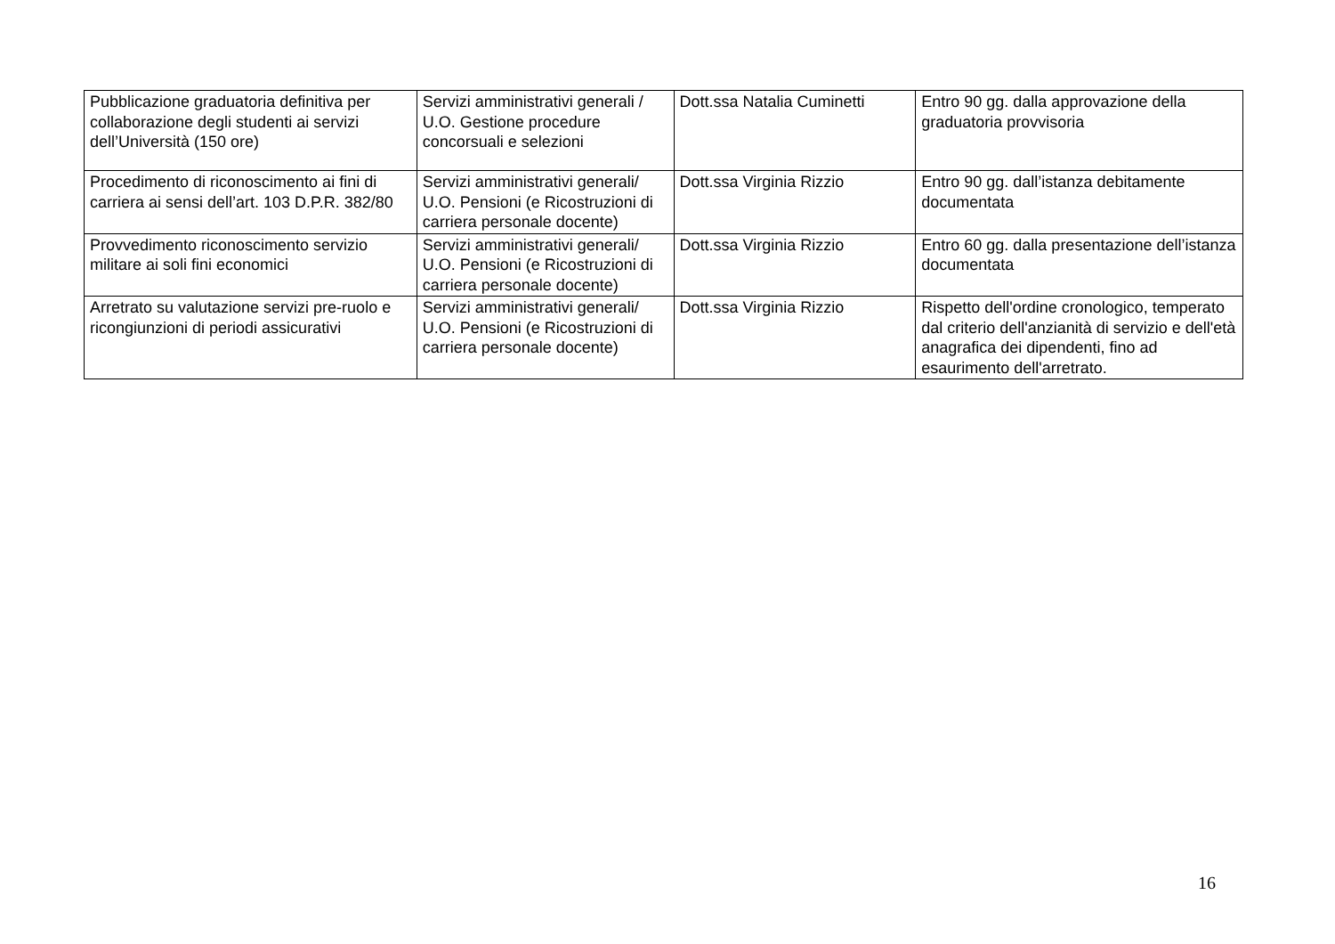| Pubblicazione graduatoria definitiva per collaborazione degli studenti ai servizi dell’Università (150 ore) | Servizi amministrativi generali / U.O. Gestione procedure concorsuali e selezioni | Dott.ssa Natalia Cuminetti | Entro 90 gg. dalla approvazione della graduatoria provvisoria |
| Procedimento di riconoscimento ai fini di carriera ai sensi dell’art. 103 D.P.R. 382/80 | Servizi amministrativi generali/ U.O. Pensioni (e Ricostruzioni di carriera personale docente) | Dott.ssa Virginia Rizzio | Entro 90 gg. dall’istanza debitamente documentata |
| Provvedimento riconoscimento servizio militare ai soli fini economici | Servizi amministrativi generali/ U.O. Pensioni (e Ricostruzioni di carriera personale docente) | Dott.ssa Virginia Rizzio | Entro 60 gg. dalla presentazione dell’istanza documentata |
| Arretrato su valutazione servizi pre-ruolo e ricongiunzioni di periodi assicurativi | Servizi amministrativi generali/ U.O. Pensioni (e Ricostruzioni di carriera personale docente) | Dott.ssa Virginia Rizzio | Rispetto dell'ordine cronologico, temperato dal criterio dell'anzianità di servizio e dell'età anagrafica dei dipendenti, fino ad esaurimento dell'arretrato. |
16